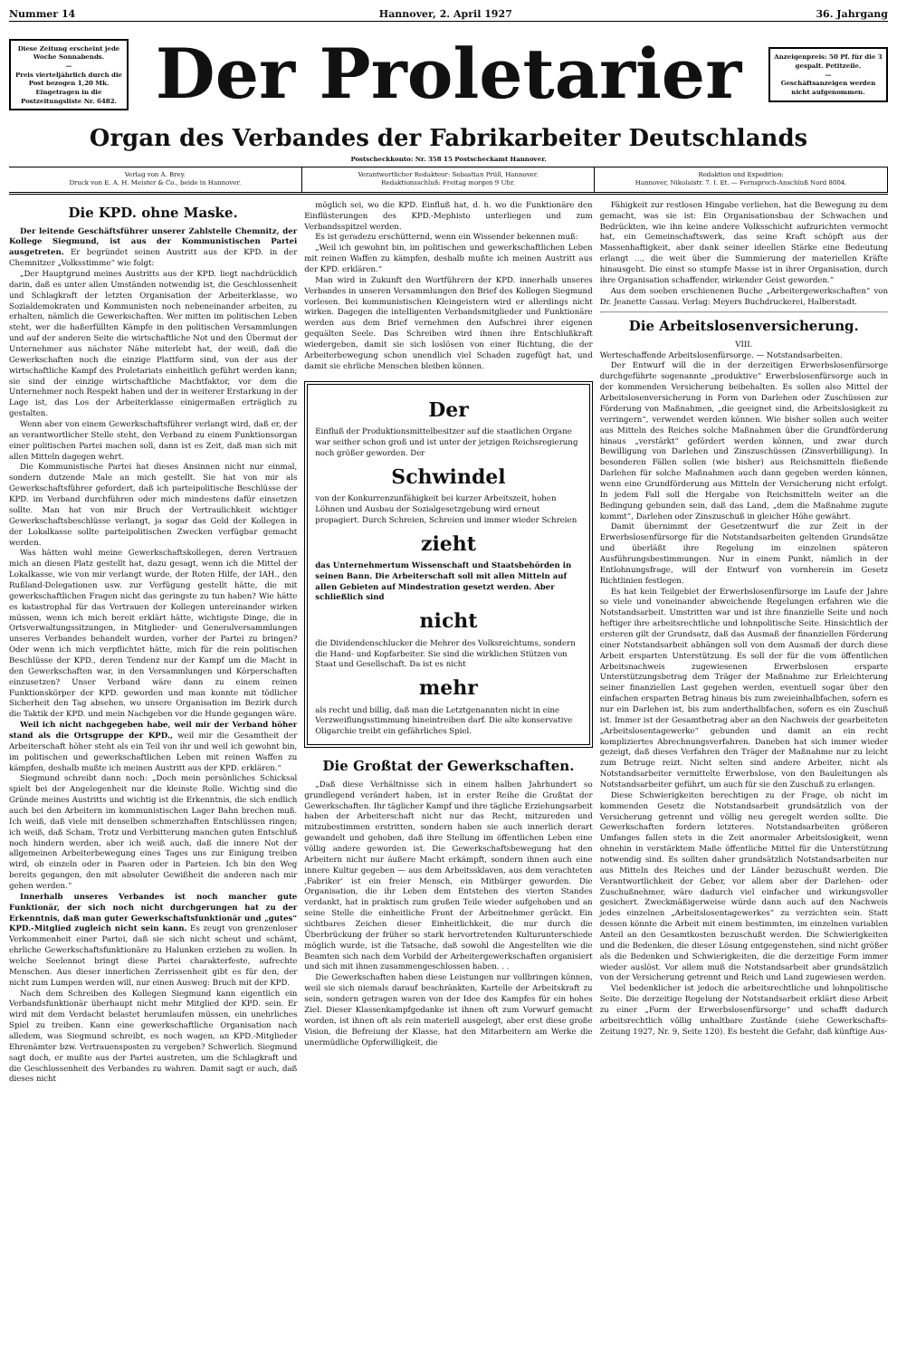Nummer 14 Hannover, 2. April 1927 36. Jahrgang
Diese Zeitung erscheint jede Woche Sonnabends.
—
Preis vierteljährlich durch die Post bezogen 1,20 Mk. Eingetragen in die Postzeitungsliste Nr. 6482.
Der Proletarier
Anzeigenpreis: 50 Pf. für die 3 gespalt. Petitzeile.
—
Geschäftsanzeigen werden nicht aufgenommen.
Organ des Verbandes der Fabrikarbeiter Deutschlands
Postscheckkonto: Nr. 358 15 Postscheckamt Hannover.
Verlag von A. Brey.
Druck von E. A. H. Meister & Co., beide in Hannover.
Verantwortlicher Redakteur: Sebastian Prüll, Hannover.
Redaktionsschluß: Freitag morgen 9 Uhr.
Redaktion und Expedition:
Hannover, Nikolaistr. 7. I. Et. — Fernsprech-Anschluß Nord 8004.
Die KPD. ohne Maske.
Der leitende Geschäftsführer unserer Zahlstelle Chemnitz, der Kollege Siegmund, ist aus der Kommunistischen Partei ausgetreten. Er begründet seinen Austritt aus der KPD. in der Chemnitzer „Volksstimme“ wie folgt:
„Der Hauptgrund meines Austritts aus der KPD. liegt nachdrücklich darin, daß es unter allen Umständen notwendig ist, die Geschlossenheit und Schlagkraft der letzten Organisation der Arbeiterklasse, wo Sozialdemokraten und Kommunisten noch nebeneinander arbeiten, zu erhalten, nämlich die Gewerkschaften. Wer mitten im politischen Leben steht, wer die haßerfüllten Kämpfe in den politischen Versammlungen und auf der anderen Seite die wirtschaftliche Not und den Übermut der Unternehmer aus nächster Nähe miterlebt hat, der weiß, daß die Gewerkschaften noch die einzige Plattform sind, von der aus der wirtschaftliche Kampf des Proletariats einheitlich geführt werden kann; sie sind der einzige wirtschaftliche Machtfaktor, vor dem die Unternehmer noch Respekt haben und der in weiterer Erstarkung in der Lage ist, das Los der Arbeiterklasse einigermaßen erträglich zu gestalten.
Wenn aber von einem Gewerkschaftsführer verlangt wird, daß er, der an verantwortlicher Stelle steht, den Verband zu einem Funktionsorgan einer politischen Partei machen soll, dann ist es Zeit, daß man sich mit allen Mitteln dagegen wehrt.
Die Kommunistische Partei hat dieses Ansinnen nicht nur einmal, sondern dutzende Male an mich gestellt. Sie hat von mir als Gewerkschaftsführer gefordert, daß ich parteipolitische Beschlüsse der KPD. im Verband durchführen oder mich mindestens dafür einsetzen sollte. Man hat von mir Bruch der Vertraulichkeit wichtiger Gewerkschaftsbeschlüsse verlangt, ja sogar das Geld der Kollegen in der Lokalkasse sollte parteipolitischen Zwecken verfügbar gemacht werden.
Was hätten wohl meine Gewerkschaftskollegen, deren Vertrauen mich an diesen Platz gestellt hat, dazu gesagt, wenn ich die Mittel der Lokalkasse, wie von mir verlangt wurde, der Roten Hilfe, der IAH., den Rußland-Delegationen usw. zur Verfügung gestellt hätte, die mit gewerkschaftlichen Fragen nicht das geringste zu tun haben? Wie hätte es katastrophal für das Vertrauen der Kollegen untereinander wirken müssen, wenn ich mich bereit erklärt hätte, wichtigste Dinge, die in Ortsverwaltungssitzungen, in Mitglieder- und Generalversammlungen unseres Verbandes behandelt wurden, vorher der Partei zu bringen? Oder wenn ich mich verpflichtet hätte, mich für die rein politischen Beschlüsse der KPD., deren Tendenz nur der Kampf um die Macht in den Gewerkschaften war, in den Versammlungen und Körperschaften einzusetzen? Unser Verband wäre dann zu einem reinen Funktionskörper der KPD. geworden und man konnte mit tödlicher Sicherheit den Tag absehen, wo unsere Organisation im Bezirk durch die Taktik der KPD. und mein Nachgeben vor die Hunde gegangen wäre.
Weil ich nicht nachgegeben habe, weil mir der Verband höher stand als die Ortsgruppe der KPD., weil mir die Gesamtheit der Arbeiterschaft höher steht als ein Teil von ihr und weil ich gewohnt bin, im politischen und gewerkschaftlichen Leben mit reinen Waffen zu kämpfen, deshalb mußte ich meinen Austritt aus der KPD. erklären.“
Siegmund schreibt dann noch: „Doch mein persönliches Schicksal spielt bei der Angelegenheit nur die kleinste Rolle. Wichtig sind die Gründe meines Austritts und wichtig ist die Erkenntnis, die sich endlich auch bei den Arbeitern im kommunistischen Lager Bahn brechen muß. Ich weiß, daß viele mit denselben schmerzhaften Entschlüssen ringen; ich weiß, daß Scham, Trotz und Verbitterung manchen guten Entschluß noch hindern werden, aber ich weiß auch, daß die innere Not der allgemeinen Arbeiterbewegung eines Tages uns zur Einigung treiben wird, ob einzeln oder in Paaren oder in Parteien. Ich bin den Weg bereits gegangen, den mit absoluter Gewißheit die anderen nach mir gehen werden.“
Innerhalb unseres Verbandes ist noch mancher gute Funktionär, der sich noch nicht durchgerungen hat zu der Erkenntnis, daß man guter Gewerkschaftsfunktionär und „gutes“ KPD.-Mitglied zugleich nicht sein kann. Es zeugt von grenzenloser Verkommenheit einer Partei, daß sie sich nicht scheut und schämt, ehrliche Gewerkschaftsfunktionäre zu Halunken erziehen zu wollen. In welche Seelennot bringt diese Partei charakterfeste, aufrechte Menschen. Aus dieser innerlichen Zerrissenheit gibt es für den, der nicht zum Lumpen werden will, nur einen Ausweg: Bruch mit der KPD.
Nach dem Schreiben des Kollegen Siegmund kann eigentlich ein Verbandsfunktionär überhaupt nicht mehr Mitglied der KPD. sein. Er wird mit dem Verdacht belastet herumlaufen müssen, ein unehrliches Spiel zu treiben. Kann eine gewerkschaftliche Organisation nach alledem, was Siegmund schreibt, es noch wagen, an KPD.-Mitglieder Ehrenämter bzw. Vertrauensposten zu vergeben? Schwerlich. Siegmund sagt doch, er mußte aus der Partei austreten, um die Schlagkraft und die Geschlossenheit des Verbandes zu wahren. Damit sagt er auch, daß dieses nicht
möglich sei, wo die KPD. Einfluß hat, d. h. wo die Funktionäre den Einflüsterungen des KPD.-Mephisto unterliegen und zum Verbandsspitzel werden.
Es ist geradezu erschütternd, wenn ein Wissender bekennen muß:
„Weil ich gewohnt bin, im politischen und gewerkschaftlichen Leben mit reinen Waffen zu kämpfen, deshalb mußte ich meinen Austritt aus der KPD. erklären.“
Man wird in Zukunft den Wortführern der KPD. innerhalb unseres Verbandes in unseren Versammlungen den Brief des Kollegen Siegmund vorlesen. Bei kommunistischen Kleingeistern wird er allerdings nicht wirken. Dagegen die intelligenten Verbandsmitglieder und Funktionäre werden aus dem Brief vernehmen den Aufschrei ihrer eigenen gequälten Seele. Das Schreiben wird ihnen ihre Entschlußkraft wiedergeben, damit sie sich loslösen von einer Richtung, die der Arbeiterbewegung schon unendlich viel Schaden zugefügt hat, und damit sie ehrliche Menschen bleiben können.
Der
Einfluß der Produktionsmittelbesitzer auf die staatlichen Organe war seither schon groß und ist unter der jetzigen Reichsregierung noch größer geworden. Der
Schwindel
von der Konkurrenzunfähigkeit bei kurzer Arbeitszeit, hohen Löhnen und Ausbau der Sozialgesetzgebung wird erneut propagiert. Durch Schreien, Schreien und immer wieder Schreien
zieht
das Unternehmertum Wissenschaft und Staatsbehörden in seinen Bann. Die Arbeiterschaft soll mit allen Mitteln auf allen Gebieten auf Mindestration gesetzt werden. Aber schließlich sind
nicht
die Dividendenschlucker die Mehrer des Volksreichtums, sondern die Hand- und Kopfarbeiter. Sie sind die wirklichen Stützen von Staat und Gesellschaft. Da ist es nicht
mehr
als recht und billig, daß man die Letztgenannten nicht in eine Verzweiflungsstimmung hineintreiben darf. Die alte konservative Oligarchie treibt ein gefährliches Spiel.
Die Großtat der Gewerkschaften.
„Daß diese Verhältnisse sich in einem halben Jahrhundert so grundlegend verändert haben, ist in erster Reihe die Großtat der Gewerkschaften. Ihr täglicher Kampf und ihre tägliche Erziehungsarbeit haben der Arbeiterschaft nicht nur das Recht, mitzureden und mitzubestimmen erstritten, sondern haben sie auch innerlich derart gewandelt und gehoben, daß ihre Stellung im öffentlichen Leben eine völlig andere geworden ist. Die Gewerkschaftsbewegung hat den Arbeitern nicht nur äußere Macht erkämpft, sondern ihnen auch eine innere Kultur gegeben — aus dem Arbeitssklaven, aus dem verachteten ‚Fabriker‘ ist ein freier Mensch, ein Mitbürger geworden. Die Organisation, die ihr Leben dem Entstehen des vierten Standes verdankt, hat in praktisch zum großen Teile wieder aufgehoben und an seine Stelle die einheitliche Front der Arbeitnehmer gerückt. Ein sichtbares Zeichen dieser Einheitlichkeit, die nur durch die Überbrückung der früher so stark hervortretenden Kulturunterschiede möglich wurde, ist die Tatsache, daß sowohl die Angestellten wie die Beamten sich nach dem Vorbild der Arbeitergewerkschaften organisiert und sich mit ihnen zusammengeschlossen haben. . .
Die Gewerkschaften haben diese Leistungen nur vollbringen können, weil sie sich niemals darauf beschränkten, Kartelle der Arbeitskraft zu sein, sondern getragen waren von der Idee des Kampfes für ein hohes Ziel. Dieser Klassenkampfgedanke ist ihnen oft zum Vorwurf gemacht worden, ist ihnen oft als rein materiell ausgelegt, aber erst diese große Vision, die Befreiung der Klasse, hat den Mitarbeitern am Werke die unermüdliche Opferwilligkeit, die
Fähigkeit zur restlosen Hingabe verliehen, hat die Bewegung zu dem gemacht, was sie ist: Ein Organisationsbau der Schwachen und Bedrückten, wie ihn keine andere Volksschicht aufzurichten vermocht hat, ein Gemeinschaftswerk, das seine Kraft schöpft aus der Massenhaftigkeit, aber dank seiner ideellen Stärke eine Bedeutung erlangt ..., die weit über die Summierung der materiellen Kräfte hinausgeht. Die einst so stumpfe Masse ist in ihrer Organisation, durch ihre Organisation schaffender, wirkender Geist geworden.“
Aus dem soeben erschienenen Buche „Arbeitergewerkschaften“ von Dr. Jeanette Cassau. Verlag: Meyers Buchdruckerei, Halberstadt.
Die Arbeitslosenversicherung.
VIII.
Werteschaffende Arbeitslosenfürsorge. — Notstandsarbeiten.
Der Entwurf will die in der derzeitigen Erwerbslosenfürsorge durchgeführte sogenannte „produktive“ Erwerbslosenfürsorge auch in der kommenden Versicherung beibehalten. Es sollen also Mittel der Arbeitslosenversicherung in Form von Darlehen oder Zuschüssen zur Förderung von Maßnahmen, „die geeignet sind, die Arbeitslosigkeit zu verringern“, verwendet werden können. Wie bisher sollen auch weiter aus Mitteln des Reiches solche Maßnahmen über die Grundförderung hinaus „verstärkt“ gefördert werden können, und zwar durch Bewilligung von Darlehen und Zinszuschüssen (Zinsverbilligung). In besonderen Fällen sollen (wie bisher) aus Reichsmitteln fließende Darlehen für solche Maßnahmen auch dann gegeben werden können, wenn eine Grundförderung aus Mitteln der Versicherung nicht erfolgt. In jedem Fall soll die Hergabe von Reichsmitteln weiter an die Bedingung gebunden sein, daß das Land, „dem die Maßnahme zugute kommt“, Darlehen oder Zinszuschuß in gleicher Höhe gewährt.
Damit übernimmt der Gesetzentwurf die zur Zeit in der Erwerbslosenfürsorge für die Notstandsarbeiten geltenden Grundsätze und überläßt ihre Regelung im einzelnen späteren Ausführungsbestimmungen. Nur in einem Punkt, nämlich in der Entlohnungsfrage, will der Entwurf von vornherein im Gesetz Richtlinien festlegen.
Es hat kein Teilgebiet der Erwerbslosenfürsorge im Laufe der Jahre so viele und voneinander abweichende Regelungen erfahren wie die Notstandsarbeit. Umstritten war und ist ihre finanzielle Seite und noch heftiger ihre arbeitsrechtliche und lohnpolitische Seite. Hinsichtlich der ersteren gilt der Grundsatz, daß das Ausmaß der finanziellen Förderung einer Notstandsarbeit abhängen soll von dem Ausmaß der durch diese Arbeit ersparten Unterstützung. Es soll der für die vom öffentlichen Arbeitsnachweis zugewiesenen Erwerbslosen ersparte Unterstützungsbetrag dem Träger der Maßnahme zur Erleichterung seiner finanziellen Last gegeben werden, eventuell sogar über den einfachen ersparten Betrag hinaus bis zum zweieinhalbfachen, sofern es nur ein Darlehen ist, bis zum anderthalbfachen, sofern es ein Zuschuß ist. Immer ist der Gesamtbetrag aber an den Nachweis der gearbeiteten „Arbeitslosentagewerke“ gebunden und damit an ein recht kompliziertes Abrechnungsverfahren. Daneben hat sich immer wieder gezeigt, daß dieses Verfahren den Träger der Maßnahme nur zu leicht zum Betruge reizt. Nicht selten sind andere Arbeiter, nicht als Notstandsarbeiter vermittelte Erwerbslose, von den Bauleitungen als Notstandsarbeiter geführt, um auch für sie den Zuschuß zu erlangen.
Diese Schwierigkeiten berechtigen zu der Frage, ob nicht im kommenden Gesetz die Notstandsarbeit grundsätzlich von der Versicherung getrennt und völlig neu geregelt werden sollte. Die Gewerkschaften fordern letzteres. Notstandsarbeiten größeren Umfanges fallen stets in die Zeit anormaler Arbeitslosigkeit, wenn ohnehin in verstärktem Maße öffentliche Mittel für die Unterstützung notwendig sind. Es sollten daher grundsätzlich Notstandsarbeiten nur aus Mitteln des Reiches und der Länder bezuschußt werden. Die Verantwortlichkeit der Geber, vor allem aber der Darlehen- oder Zuschußnehmer, wäre dadurch viel einfacher und wirkungsvoller gesichert. Zweckmäßigerweise würde dann auch auf den Nachweis jedes einzelnen „Arbeitslosentagewerkes“ zu verzichten sein. Statt dessen könnte die Arbeit mit einem bestimmten, im einzelnen variablen Anteil an den Gesamtkosten bezuschußt werden. Die Schwierigkeiten und die Bedenken, die dieser Lösung entgegenstehen, sind nicht größer als die Bedenken und Schwierigkeiten, die die derzeitige Form immer wieder auslöst. Vor allem muß die Notstandsarbeit aber grundsätzlich von der Versicherung getrennt und Reich und Land zugewiesen werden.
Viel bedenklicher ist jedoch die arbeitsrechtliche und lohnpolitische Seite. Die derzeitige Regelung der Notstandsarbeit erklärt diese Arbeit zu einer „Form der Erwerbslosenfürsorge“ und schafft dadurch arbeitsrechtlich völlig unhaltbare Zustände (siehe Gewerkschafts-Zeitung 1927, Nr. 9, Seite 120). Es besteht die Gefahr, daß künftige Aus-